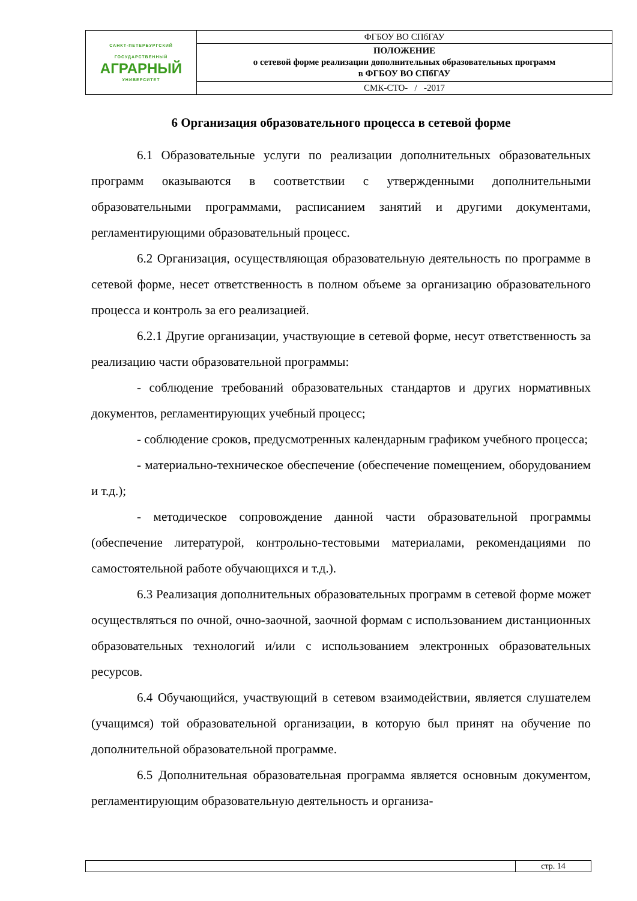| САНКТ-ПЕТЕРБУРГСКИЙ ГОСУДАРСТВЕННЫЙ АГРАРНЫЙ УНИВЕРСИТЕТ | ФГБОУ ВО СПбГАУ |
| | ПОЛОЖЕНИЕ о сетевой форме реализации дополнительных образовательных программ в ФГБОУ ВО СПбГАУ |
| | СМК-СТО- / -2017 |
6 Организация образовательного процесса в сетевой форме
6.1 Образовательные услуги по реализации дополнительных образовательных программ оказываются в соответствии с утвержденными дополнительными образовательными программами, расписанием занятий и другими документами, регламентирующими образовательный процесс.
6.2 Организация, осуществляющая образовательную деятельность по программе в сетевой форме, несет ответственность в полном объеме за организацию образовательного процесса и контроль за его реализацией.
6.2.1 Другие организации, участвующие в сетевой форме, несут ответственность за реализацию части образовательной программы:
- соблюдение требований образовательных стандартов и других нормативных документов, регламентирующих учебный процесс;
- соблюдение сроков, предусмотренных календарным графиком учебного процесса;
- материально-техническое обеспечение (обеспечение помещением, оборудованием и т.д.);
- методическое сопровождение данной части образовательной программы (обеспечение литературой, контрольно-тестовыми материалами, рекомендациями по самостоятельной работе обучающихся и т.д.).
6.3 Реализация дополнительных образовательных программ в сетевой форме может осуществляться по очной, очно-заочной, заочной формам с использованием дистанционных образовательных технологий и/или с использованием электронных образовательных ресурсов.
6.4 Обучающийся, участвующий в сетевом взаимодействии, является слушателем (учащимся) той образовательной организации, в которую был принят на обучение по дополнительной образовательной программе.
6.5 Дополнительная образовательная программа является основным документом, регламентирующим образовательную деятельность и организа-
| | стр. 14 |